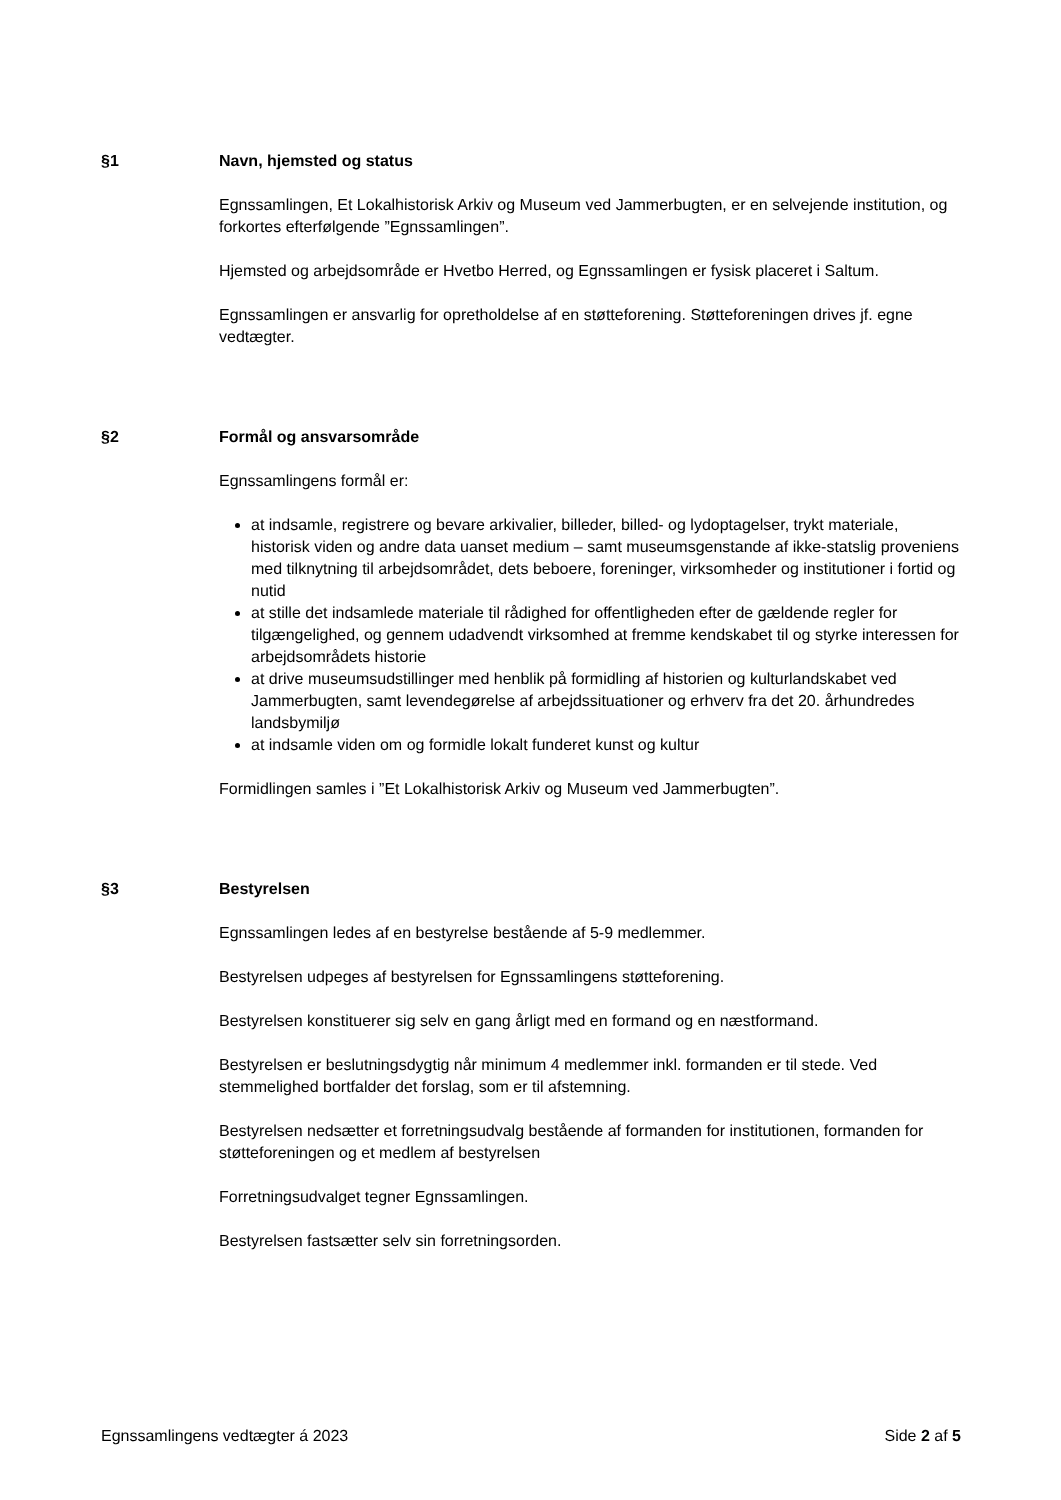§1
Navn, hjemsted og status
Egnssamlingen, Et Lokalhistorisk Arkiv og Museum ved Jammerbugten, er en selvejende institution, og forkortes efterfølgende ”Egnssamlingen”.
Hjemsted og arbejdsområde er Hvetbo Herred, og Egnssamlingen er fysisk placeret i Saltum.
Egnssamlingen er ansvarlig for opretholdelse af en støtteforening. Støtteforeningen drives jf. egne vedtægter.
§2
Formål og ansvarsområde
Egnssamlingens formål er:
at indsamle, registrere og bevare arkivalier, billeder, billed- og lydoptagelser, trykt materiale, historisk viden og andre data uanset medium – samt museumsgenstande af ikke-statslig proveniens med tilknytning til arbejdsområdet, dets beboere, foreninger, virksomheder og institutioner i fortid og nutid
at stille det indsamlede materiale til rådighed for offentligheden efter de gældende regler for tilgængelighed, og gennem udadvendt virksomhed at fremme kendskabet til og styrke interessen for arbejdsområdets historie
at drive museumsudstillinger med henblik på formidling af historien og kulturlandskabet ved Jammerbugten, samt levendegørelse af arbejdssituationer og erhverv fra det 20. århundredes landsbymiljø
at indsamle viden om og formidle lokalt funderet kunst og kultur
Formidlingen samles i ”Et Lokalhistorisk Arkiv og Museum ved Jammerbugten”.
§3
Bestyrelsen
Egnssamlingen ledes af en bestyrelse bestående af 5-9 medlemmer.
Bestyrelsen udpeges af bestyrelsen for Egnssamlingens støtteforening.
Bestyrelsen konstituerer sig selv en gang årligt med en formand og en næstformand.
Bestyrelsen er beslutningsdygtig når minimum 4 medlemmer inkl. formanden er til stede. Ved stemmelighed bortfalder det forslag, som er til afstemning.
Bestyrelsen nedsætter et forretningsudvalg bestående af formanden for institutionen, formanden for støtteforeningen og et medlem af bestyrelsen
Forretningsudvalget tegner Egnssamlingen.
Bestyrelsen fastsætter selv sin forretningsorden.
Egnssamlingens vedtægter á 2023 Side 2 af 5